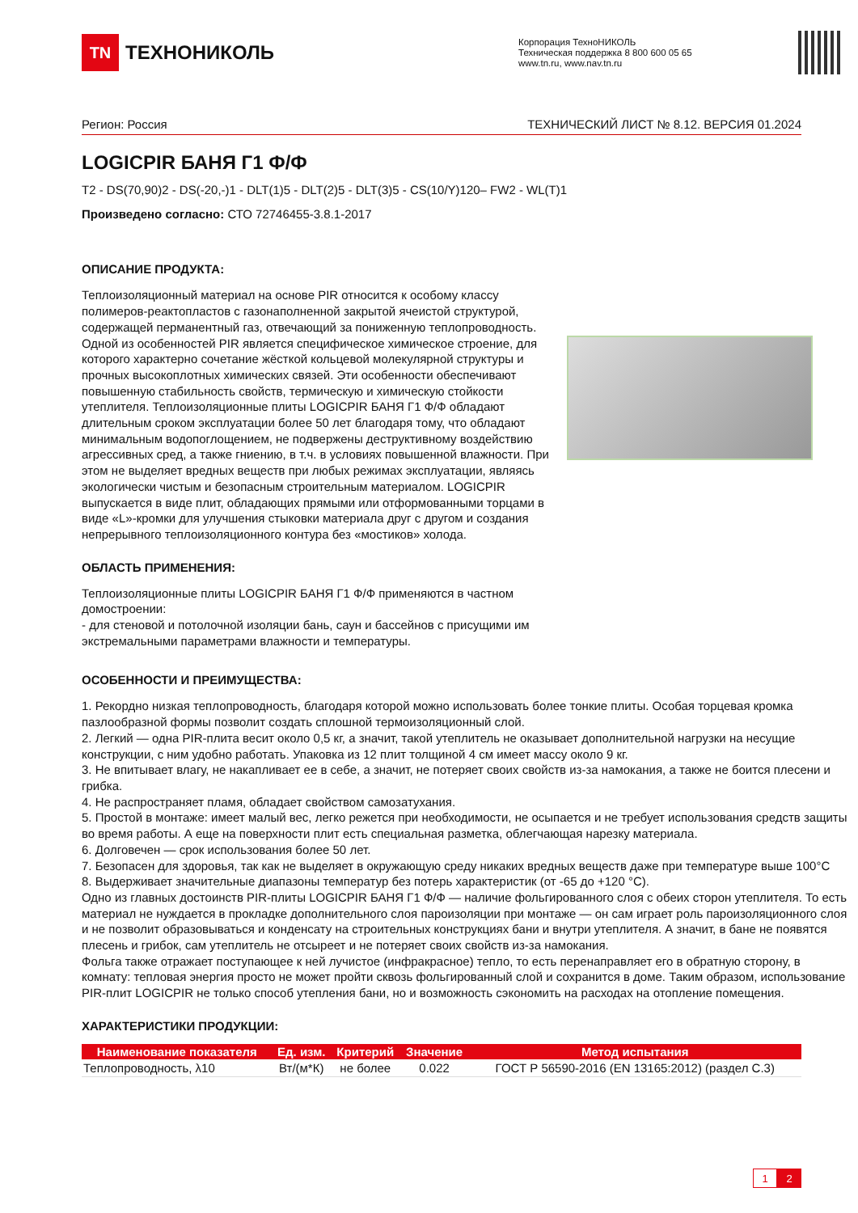TN
ТЕХНОНИКОЛЬ
Корпорация ТехноНИКОЛЬ
Техническая поддержка 8 800 600 05 65
www.tn.ru, www.nav.tn.ru
Регион: Россия ТЕХНИЧЕСКИЙ ЛИСТ № 8.12. ВЕРСИЯ 01.2024
LOGICPIR БАНЯ Г1 Ф/Ф
T2 - DS(70,90)2 - DS(-20,-)1 - DLT(1)5 - DLT(2)5 - DLT(3)5 - CS(10/Y)120– FW2 - WL(T)1
Произведено согласно: СТО 72746455-3.8.1-2017
ОПИСАНИЕ ПРОДУКТА:
Теплоизоляционный материал на основе PIR относится к особому классу полимеров-реактопластов с газонаполненной закрытой ячеистой структурой, содержащей перманентный газ, отвечающий за пониженную теплопроводность. Одной из особенностей PIR является специфическое химическое строение, для которого характерно сочетание жёсткой кольцевой молекулярной структуры и прочных высокоплотных химических связей. Эти особенности обеспечивают повышенную стабильность свойств, термическую и химическую стойкости утеплителя. Теплоизоляционные плиты LOGICPIR БАНЯ Г1 Ф/Ф обладают длительным сроком эксплуатации более 50 лет благодаря тому, что обладают минимальным водопоглощением, не подвержены деструктивному воздействию агрессивных сред, а также гниению, в т.ч. в условиях повышенной влажности. При этом не выделяет вредных веществ при любых режимах эксплуатации, являясь экологически чистым и безопасным строительным материалом. LOGICPIR выпускается в виде плит, обладающих прямыми или отформованными торцами в виде «L»-кромки для улучшения стыковки материала друг с другом и создания непрерывного теплоизоляционного контура без «мостиков» холода.
ОБЛАСТЬ ПРИМЕНЕНИЯ:
Теплоизоляционные плиты LOGICPIR БАНЯ Г1 Ф/Ф применяются в частном домостроении:
- для стеновой и потолочной изоляции бань, саун и бассейнов с присущими им экстремальными параметрами влажности и температуры.
ОСОБЕННОСТИ И ПРЕИМУЩЕСТВА:
1. Рекордно низкая теплопроводность, благодаря которой можно использовать более тонкие плиты. Особая торцевая кромка пазлообразной формы позволит создать сплошной термоизоляционный слой.
2. Легкий — одна PIR-плита весит около 0,5 кг, а значит, такой утеплитель не оказывает дополнительной нагрузки на несущие конструкции, с ним удобно работать. Упаковка из 12 плит толщиной 4 см имеет массу около 9 кг.
3. Не впитывает влагу, не накапливает ее в себе, а значит, не потеряет своих свойств из-за намокания, а также не боится плесени и грибка.
4. Не распространяет пламя, обладает свойством самозатухания.
5. Простой в монтаже: имеет малый вес, легко режется при необходимости, не осыпается и не требует использования средств защиты во время работы. А еще на поверхности плит есть специальная разметка, облегчающая нарезку материала.
6. Долговечен — срок использования более 50 лет.
7. Безопасен для здоровья, так как не выделяет в окружающую среду никаких вредных веществ даже при температуре выше 100°C
8. Выдерживает значительные диапазоны температур без потерь характеристик (от -65 до +120 °C).
Одно из главных достоинств PIR-плиты LOGICPIR БАНЯ Г1 Ф/Ф — наличие фольгированного слоя с обеих сторон утеплителя. То есть материал не нуждается в прокладке дополнительного слоя пароизоляции при монтаже — он сам играет роль пароизоляционного слоя и не позволит образовываться и конденсату на строительных конструкциях бани и внутри утеплителя. А значит, в бане не появятся плесень и грибок, сам утеплитель не отсыреет и не потеряет своих свойств из-за намокания.
Фольга также отражает поступающее к ней лучистое (инфракрасное) тепло, то есть перенаправляет его в обратную сторону, в комнату: тепловая энергия просто не может пройти сквозь фольгированный слой и сохранится в доме. Таким образом, использование PIR-плит LOGICPIR не только способ утепления бани, но и возможность сэкономить на расходах на отопление помещения.
ХАРАКТЕРИСТИКИ ПРОДУКЦИИ:
| Наименование показателя | Ед. изм. | Критерий | Значение | Метод испытания |
| --- | --- | --- | --- | --- |
| Теплопроводность, λ10 | Вт/(м*К) | не более | 0.022 | ГОСТ Р 56590-2016 (EN 13165:2012) (раздел С.3) |
1 2